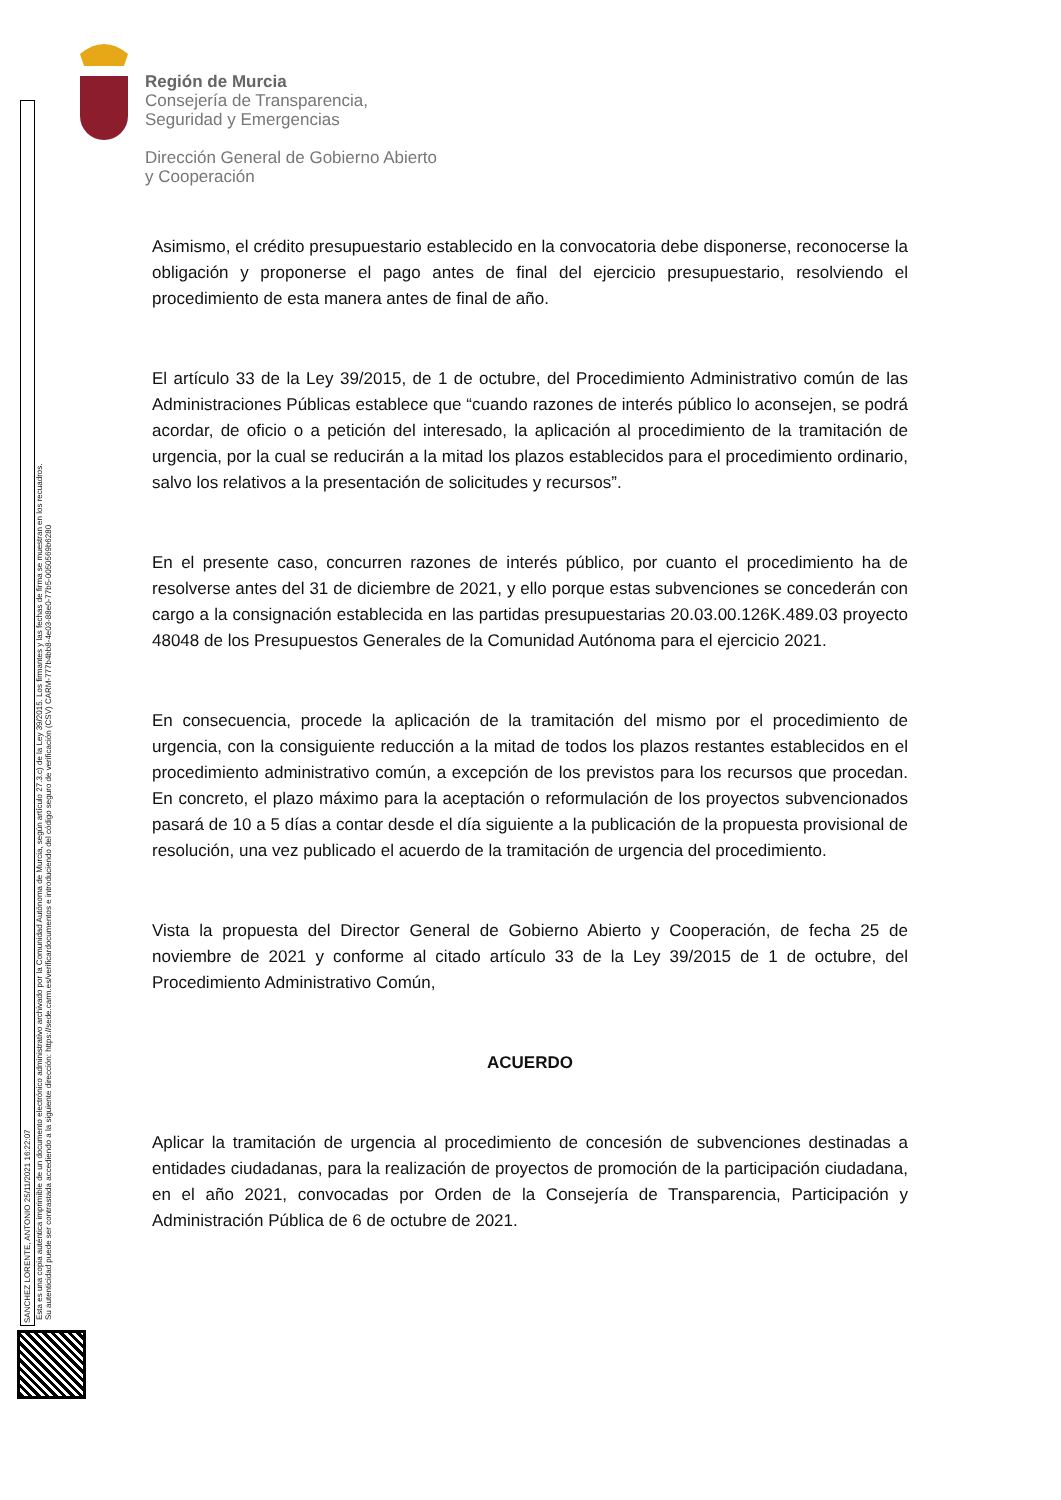Región de Murcia
Consejería de Transparencia,
Seguridad y Emergencias
Dirección General de Gobierno Abierto
y Cooperación
SANCHEZ LORENTE, ANTONIO 25/11/2021 16:22:07
Esta es una copia auténtica imprimible de un documento electrónico administrativo archivado por la Comunidad Autónoma de Murcia, según artículo 27.3.c) de la Ley 39/2015. Los firmantes y las fechas de firma se muestran en los recuadros.
Su autenticidad puede ser contrastada accediendo a la siguiente dirección: https://sede.carm.es/verificardocumentos e introduciendo del código seguro de verificación (CSV) CARM-777b4bb8-4e03-88e0-77b5-0050569b6280
Asimismo, el crédito presupuestario establecido en la convocatoria debe disponerse, reconocerse la obligación y proponerse el pago antes de final del ejercicio presupuestario, resolviendo el procedimiento de esta manera antes de final de año.
El artículo 33 de la Ley 39/2015, de 1 de octubre, del Procedimiento Administrativo común de las Administraciones Públicas establece que “cuando razones de interés público lo aconsejen, se podrá acordar, de oficio o a petición del interesado, la aplicación al procedimiento de la tramitación de urgencia, por la cual se reducirán a la mitad los plazos establecidos para el procedimiento ordinario, salvo los relativos a la presentación de solicitudes y recursos”.
En el presente caso, concurren razones de interés público, por cuanto el procedimiento ha de resolverse antes del 31 de diciembre de 2021, y ello porque estas subvenciones se concederán con cargo a la consignación establecida en las partidas presupuestarias 20.03.00.126K.489.03 proyecto 48048 de los Presupuestos Generales de la Comunidad Autónoma para el ejercicio 2021.
En consecuencia, procede la aplicación de la tramitación del mismo por el procedimiento de urgencia, con la consiguiente reducción a la mitad de todos los plazos restantes establecidos en el procedimiento administrativo común, a excepción de los previstos para los recursos que procedan. En concreto, el plazo máximo para la aceptación o reformulación de los proyectos subvencionados pasará de 10 a 5 días a contar desde el día siguiente a la publicación de la propuesta provisional de resolución, una vez publicado el acuerdo de la tramitación de urgencia del procedimiento.
Vista la propuesta del Director General de Gobierno Abierto y Cooperación, de fecha 25 de noviembre de 2021 y conforme al citado artículo 33 de la Ley 39/2015 de 1 de octubre, del Procedimiento Administrativo Común,
ACUERDO
Aplicar la tramitación de urgencia al procedimiento de concesión de subvenciones destinadas a entidades ciudadanas, para la realización de proyectos de promoción de la participación ciudadana, en el año 2021, convocadas por Orden de la Consejería de Transparencia, Participación y Administración Pública de 6 de octubre de 2021.